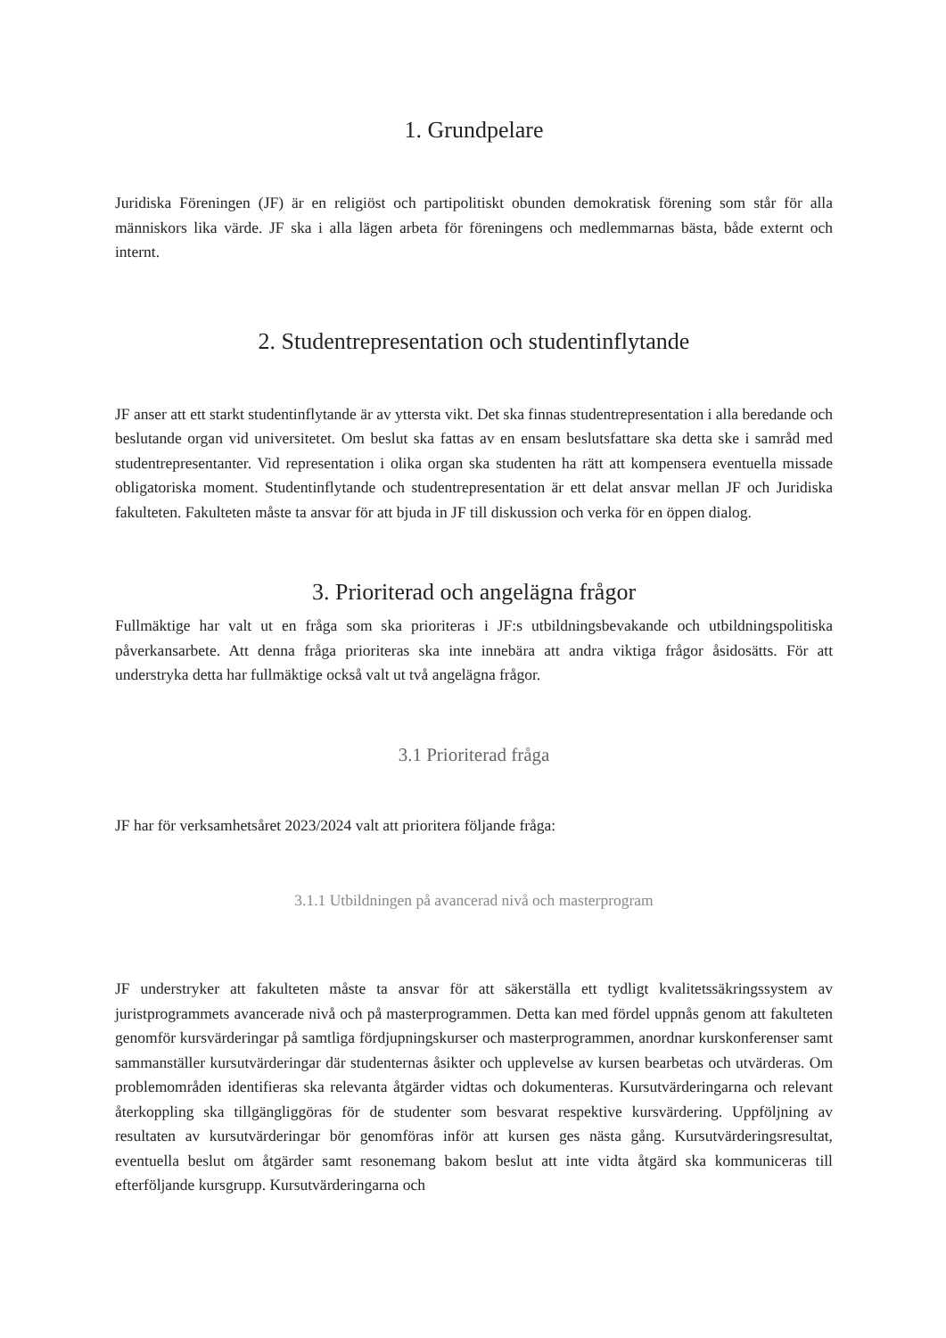1. Grundpelare
Juridiska Föreningen (JF) är en religiöst och partipolitiskt obunden demokratisk förening som står för alla människors lika värde. JF ska i alla lägen arbeta för föreningens och medlemmarnas bästa, både externt och internt.
2. Studentrepresentation och studentinflytande
JF anser att ett starkt studentinflytande är av yttersta vikt. Det ska finnas studentrepresentation i alla beredande och beslutande organ vid universitetet. Om beslut ska fattas av en ensam beslutsfattare ska detta ske i samråd med studentrepresentanter. Vid representation i olika organ ska studenten ha rätt att kompensera eventuella missade obligatoriska moment. Studentinflytande och studentrepresentation är ett delat ansvar mellan JF och Juridiska fakulteten. Fakulteten måste ta ansvar för att bjuda in JF till diskussion och verka för en öppen dialog.
3. Prioriterad och angelägna frågor
Fullmäktige har valt ut en fråga som ska prioriteras i JF:s utbildningsbevakande och utbildningspolitiska påverkansarbete. Att denna fråga prioriteras ska inte innebära att andra viktiga frågor åsidosätts. För att understryka detta har fullmäktige också valt ut två angelägna frågor.
3.1 Prioriterad fråga
JF har för verksamhetsåret 2023/2024 valt att prioritera följande fråga:
3.1.1 Utbildningen på avancerad nivå och masterprogram
JF understryker att fakulteten måste ta ansvar för att säkerställa ett tydligt kvalitetssäkringssystem av juristprogrammets avancerade nivå och på masterprogrammen. Detta kan med fördel uppnås genom att fakulteten genomför kursvärderingar på samtliga fördjupningskurser och masterprogrammen, anordnar kurskonferenser samt sammanställer kursutvärderingar där studenternas åsikter och upplevelse av kursen bearbetas och utvärderas. Om problemområden identifieras ska relevanta åtgärder vidtas och dokumenteras. Kursutvärderingarna och relevant återkoppling ska tillgängliggöras för de studenter som besvarat respektive kursvärdering. Uppföljning av resultaten av kursutvärderingar bör genomföras inför att kursen ges nästa gång. Kursutvärderingsresultat, eventuella beslut om åtgärder samt resonemang bakom beslut att inte vidta åtgärd ska kommuniceras till efterföljande kursgrupp. Kursutvärderingarna och